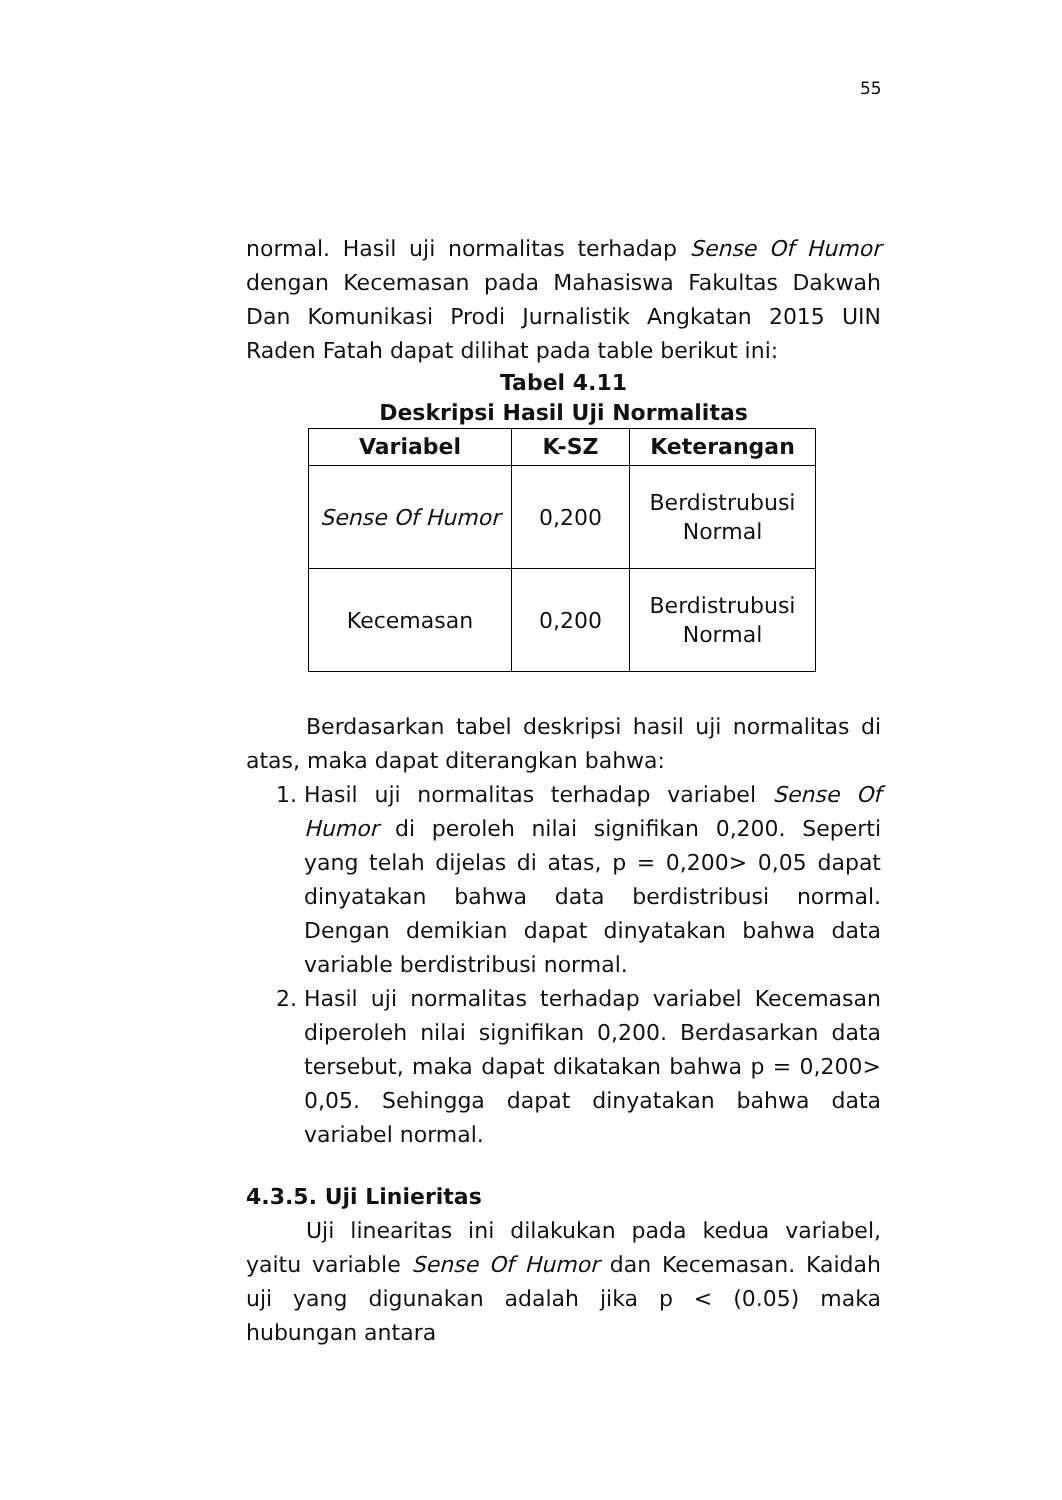55
normal. Hasil uji normalitas terhadap Sense Of Humor dengan Kecemasan pada Mahasiswa Fakultas Dakwah Dan Komunikasi Prodi Jurnalistik Angkatan 2015 UIN Raden Fatah dapat dilihat pada table berikut ini:
Tabel 4.11
Deskripsi Hasil Uji Normalitas
| Variabel | K-SZ | Keterangan |
| --- | --- | --- |
| Sense Of Humor | 0,200 | Berdistrubusi Normal |
| Kecemasan | 0,200 | Berdistrubusi Normal |
Berdasarkan tabel deskripsi hasil uji normalitas di atas, maka dapat diterangkan bahwa:
1. Hasil uji normalitas terhadap variabel Sense Of Humor di peroleh nilai signifikan 0,200. Seperti yang telah dijelas di atas, p = 0,200> 0,05 dapat dinyatakan bahwa data berdistribusi normal. Dengan demikian dapat dinyatakan bahwa data variable berdistribusi normal.
2. Hasil uji normalitas terhadap variabel Kecemasan diperoleh nilai signifikan 0,200. Berdasarkan data tersebut, maka dapat dikatakan bahwa p = 0,200> 0,05. Sehingga dapat dinyatakan bahwa data variabel normal.
4.3.5. Uji Linieritas
Uji linearitas ini dilakukan pada kedua variabel, yaitu variable Sense Of Humor dan Kecemasan. Kaidah uji yang digunakan adalah jika p < (0.05) maka hubungan antara